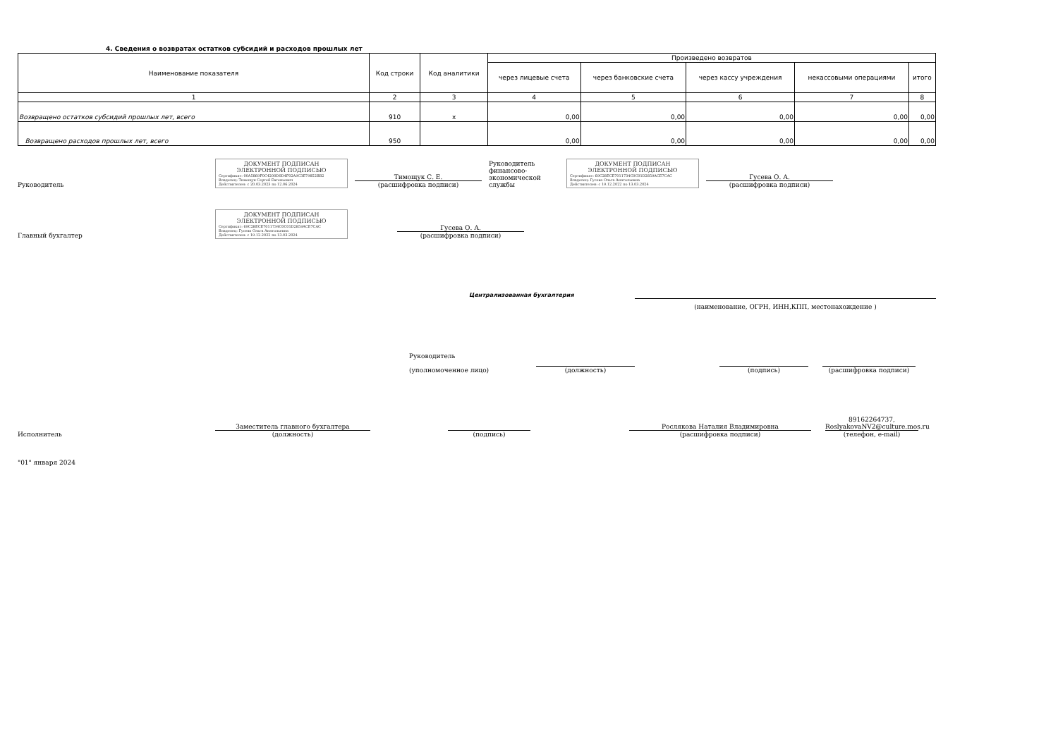4. Сведения о возвратах остатков субсидий и расходов прошлых лет
| Наименование показателя | Код строки | Код аналитики | Произведено возвратов | | | | |
| --- | --- | --- | --- | --- | --- | --- | --- |
| | | | через лицевые счета | через банковские счета | через кассу учреждения | некассовыми операциями | итого |
| 1 | 2 | 3 | 4 | 5 | 6 | 7 | 8 |
| Возвращено остатков субсидий прошлых лет, всего | 910 | x | 0,00 | 0,00 | 0,00 | 0,00 | 0,00 |
| Возвращено расходов прошлых лет, всего | 950 | | 0,00 | 0,00 | 0,00 | 0,00 | 0,00 |
Руководитель
ДОКУМЕНТ ПОДПИСАН ЭЛЕКТРОННОЙ ПОДПИСЬЮ
Сертификат: 00A5869F0C4200D0D4F02A9C3E79852BB2
Владелец: Тимощук Сергей Евгеньевич
Действителен: с 20.03.2023 по 12.06.2024
Тимощук С. Е.
(расшифровка подписи)
Руководитель финансово-экономической службы
ДОКУМЕНТ ПОДПИСАН ЭЛЕКТРОННОЙ ПОДПИСЬЮ
Сертификат: 69C28ECE7011734C0C01D2859ACE7CAC
Владелец: Гусева Ольга Анатольевна
Действителен: с 19.12.2022 по 13.03.2024
Гусева О. А.
(расшифровка подписи)
Главный бухгалтер
ДОКУМЕНТ ПОДПИСАН ЭЛЕКТРОННОЙ ПОДПИСЬЮ
Сертификат: 69C28ECE7011734C0C01D2859ACE7CAC
Владелец: Гусева Ольга Анатольевна
Действителен: с 19.12.2022 по 13.03.2024
Гусева О. А.
(расшифровка подписи)
Централизованная бухгалтерия
(наименование, ОГРН, ИНН,КПП, местонахождение )
Руководитель
(уполномоченное лицо)
(должность)
(подпись)
(расшифровка подписи)
Исполнитель
Заместитель главного бухгалтера
(должность)
(подпись)
Рослякова Наталия Владимировна
(расшифровка подписи)
89162264737, RoslyakovaNV2@culture.mos.ru
(телефон, e-mail)
"01" января 2024